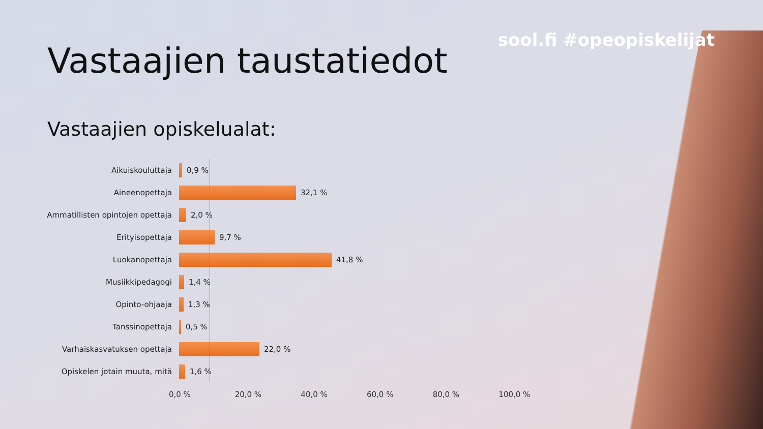sool.fi #opeopiskelijat
Vastaajien taustatiedot
Vastaajien opiskelualat:
Aikuiskouluttaja 0,9 %
Aineenopettaja 32,1 %
Ammatillisten opintojen opettaja
2,0 %
Erityisopettaja 9,7 %
Luokanopettaja 41,8 %
Musiikkipedagogi 1,4 %
Opinto-ohjaaja 1,3 %
Tanssinopettaja 0,5 %
Varhaiskasvatuksen opettaja 22,0 %
Opiskelen jotain muuta, mitä 1,6 %
0,0 % 20,0 % 40,0 % 60,0 % 80,0 % 100,0 %